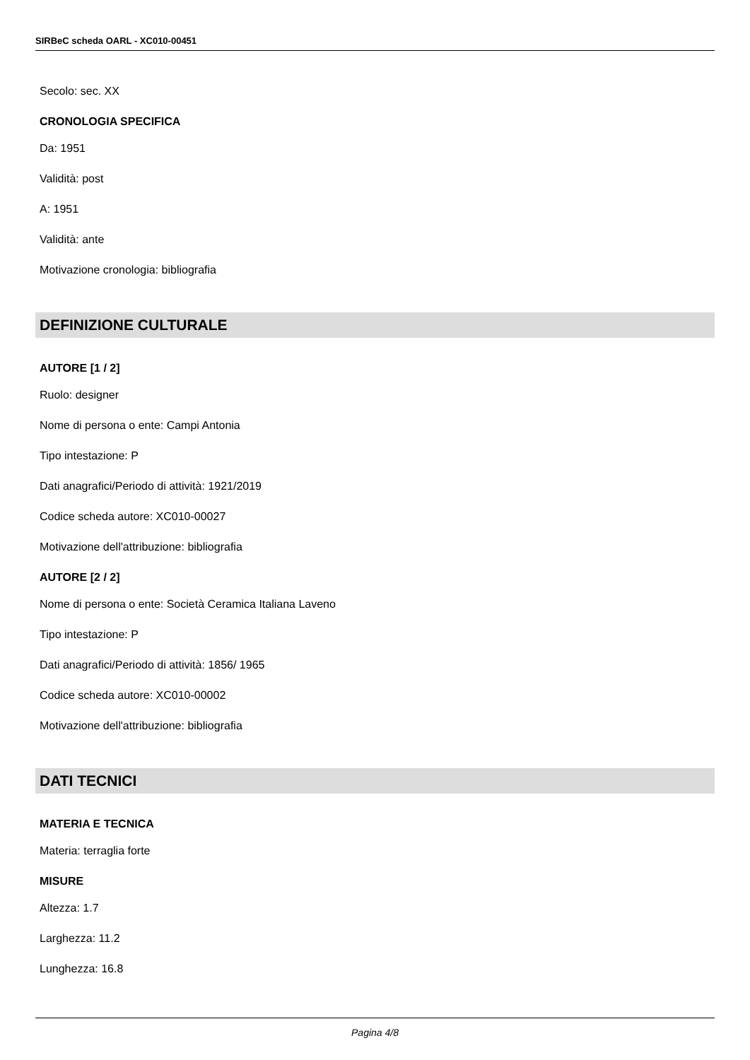SIRBeC scheda OARL - XC010-00451
Secolo: sec. XX
CRONOLOGIA SPECIFICA
Da: 1951
Validità: post
A: 1951
Validità: ante
Motivazione cronologia: bibliografia
DEFINIZIONE CULTURALE
AUTORE [1 / 2]
Ruolo: designer
Nome di persona o ente: Campi Antonia
Tipo intestazione: P
Dati anagrafici/Periodo di attività: 1921/2019
Codice scheda autore: XC010-00027
Motivazione dell'attribuzione: bibliografia
AUTORE [2 / 2]
Nome di persona o ente: Società Ceramica Italiana Laveno
Tipo intestazione: P
Dati anagrafici/Periodo di attività: 1856/ 1965
Codice scheda autore: XC010-00002
Motivazione dell'attribuzione: bibliografia
DATI TECNICI
MATERIA E TECNICA
Materia: terraglia forte
MISURE
Altezza: 1.7
Larghezza: 11.2
Lunghezza: 16.8
Pagina 4/8